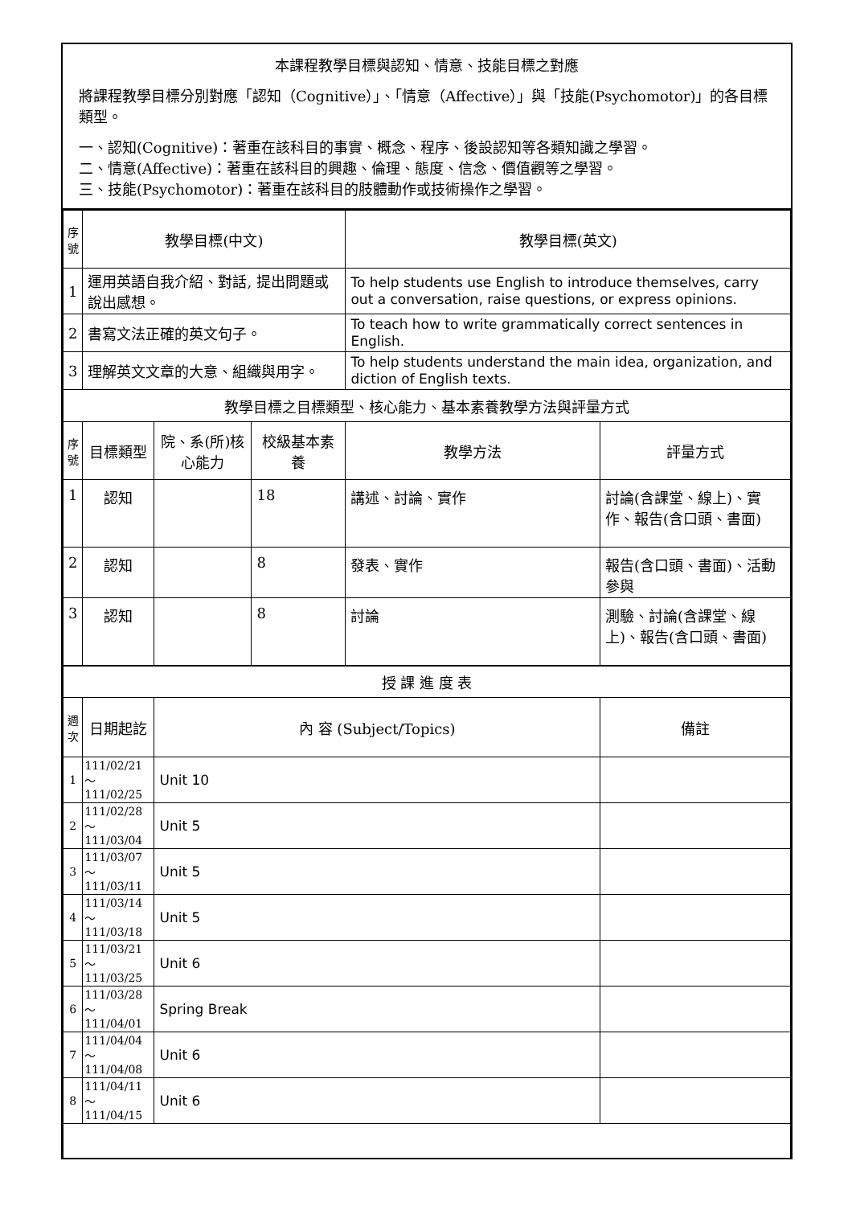本課程教學目標與認知、情意、技能目標之對應
將課程教學目標分別對應「認知（Cognitive）」、「情意（Affective）」與「技能(Psychomotor)」的各目標類型。
一、認知(Cognitive)：著重在該科目的事實、概念、程序、後設認知等各類知識之學習。
二、情意(Affective)：著重在該科目的興趣、倫理、態度、信念、價值觀等之學習。
三、技能(Psychomotor)：著重在該科目的肢體動作或技術操作之學習。
| 序號 | 教學目標(中文) | | | 教學目標(英文) | |
| --- | --- | --- | --- | --- | --- |
| 1 | 運用英語自我介紹、對話, 提出問題或說出感想。 | | | To help students use English to introduce themselves, carry out a conversation, raise questions, or express opinions. | |
| 2 | 書寫文法正確的英文句子。 | | | To teach how to write grammatically correct sentences in English. | |
| 3 | 理解英文文章的大意、組織與用字。 | | | To help students understand the main idea, organization, and diction of English texts. | |
| 教學目標之目標類型、核心能力、基本素養教學方法與評量方式 | | | | | |
| 序號 | 目標類型 | 院、系(所)核心能力 | 校級基本素養 | 教學方法 | 評量方式 |
| 1 | 認知 | | 18 | 講述、討論、實作 | 討論(含課堂、線上)、實作、報告(含口頭、書面) |
| 2 | 認知 | | 8 | 發表、實作 | 報告(含口頭、書面)、活動參與 |
| 3 | 認知 | | 8 | 討論 | 測驗、討論(含課堂、線上)、報告(含口頭、書面) |
| 授 課 進 度 表 | | | | | |
| 週次 | 日期起訖 | 內 容 (Subject/Topics) | | | 備註 |
| 1 | 111/02/21～ 111/02/25 | Unit 10 | | | |
| 2 | 111/02/28～ 111/03/04 | Unit 5 | | | |
| 3 | 111/03/07～ 111/03/11 | Unit 5 | | | |
| 4 | 111/03/14～ 111/03/18 | Unit 5 | | | |
| 5 | 111/03/21～ 111/03/25 | Unit 6 | | | |
| 6 | 111/03/28～ 111/04/01 | Spring Break | | | |
| 7 | 111/04/04～ 111/04/08 | Unit 6 | | | |
| 8 | 111/04/11～ 111/04/15 | Unit 6 | | | |